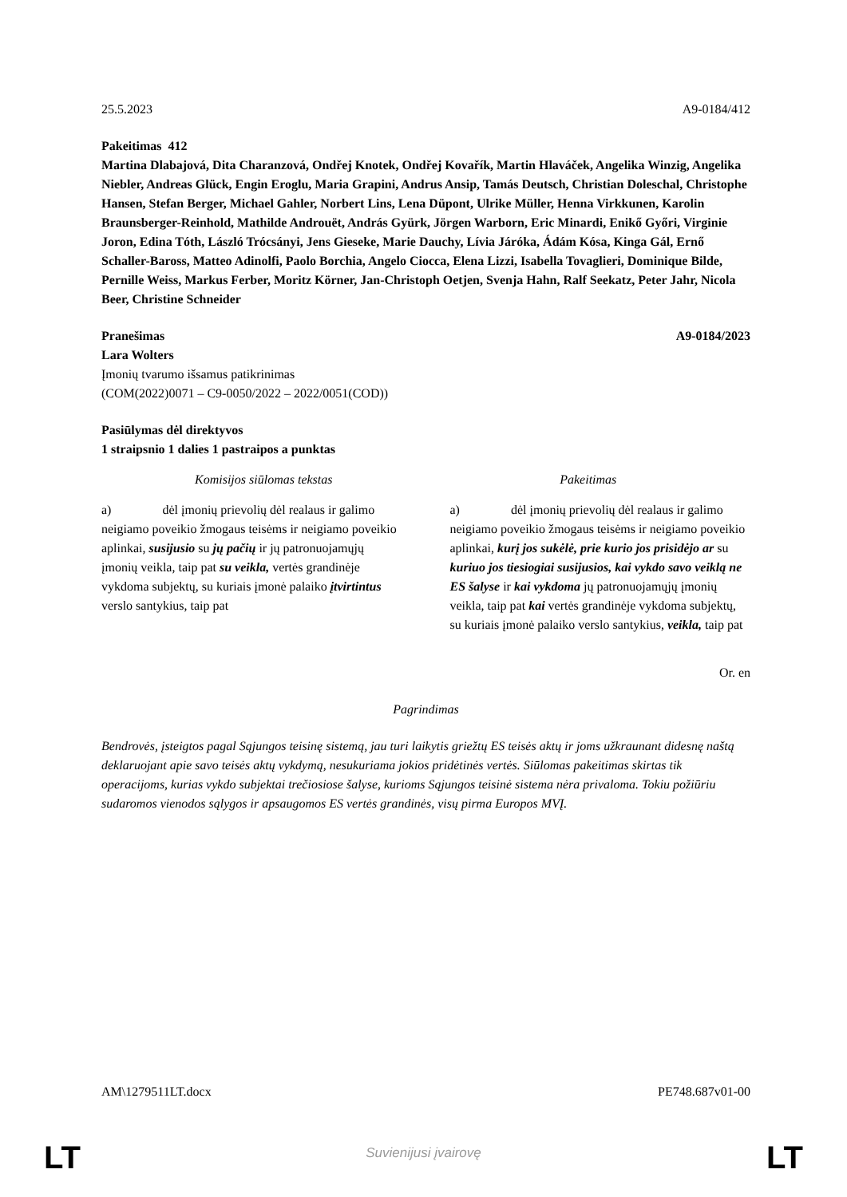25.5.2023 A9-0184/412
Pakeitimas 412
Martina Dlabajová, Dita Charanzová, Ondřej Knotek, Ondřej Kovařík, Martin Hlaváček, Angelika Winzig, Angelika Niebler, Andreas Glück, Engin Eroglu, Maria Grapini, Andrus Ansip, Tamás Deutsch, Christian Doleschal, Christophe Hansen, Stefan Berger, Michael Gahler, Norbert Lins, Lena Düpont, Ulrike Müller, Henna Virkkunen, Karolin Braunsberger-Reinhold, Mathilde Androuët, András Gyürk, Jörgen Warborn, Eric Minardi, Enikő Győri, Virginie Joron, Edina Tóth, László Trócsányi, Jens Gieseke, Marie Dauchy, Lívia Járóka, Ádám Kósa, Kinga Gál, Ernő Schaller-Baross, Matteo Adinolfi, Paolo Borchia, Angelo Ciocca, Elena Lizzi, Isabella Tovaglieri, Dominique Bilde, Pernille Weiss, Markus Ferber, Moritz Körner, Jan-Christoph Oetjen, Svenja Hahn, Ralf Seekatz, Peter Jahr, Nicola Beer, Christine Schneider
Pranešimas A9-0184/2023
Lara Wolters
Įmonių tvarumo išsamus patikrinimas
(COM(2022)0071 – C9-0050/2022 – 2022/0051(COD))
Pasiūlymas dėl direktyvos
1 straipsnio 1 dalies 1 pastraipos a punktas
| Komisijos siūlomas tekstas | Pakeitimas |
| --- | --- |
| a) dėl įmonių prievolių dėl realaus ir galimo neigiamo poveikio žmogaus teisėms ir neigiamo poveikio aplinkai, susijusio su jų pačių ir jų patronuojamųjų įmonių veikla, taip pat su veikla, vertės grandinėje vykdoma subjektų, su kuriais įmonė palaiko įtvirtintus verslo santykius, taip pat | a) dėl įmonių prievolių dėl realaus ir galimo neigiamo poveikio žmogaus teisėms ir neigiamo poveikio aplinkai, kurį jos sukėlė, prie kurio jos prisidėjo ar su kuriuo jos tiesiogiai susijusios, kai vykdo savo veiklą ne ES šalyse ir kai vykdoma jų patronuojamųjų įmonių veikla, taip pat kai vertės grandinėje vykdoma subjektų, su kuriais įmonė palaiko verslo santykius, veikla, taip pat |
Or. en
Pagrindimas
Bendrovės, įsteigtos pagal Sąjungos teisinę sistemą, jau turi laikytis griežtų ES teisės aktų ir joms užkraunant didesnę naštą deklaruojant apie savo teisės aktų vykdymą, nesukuriama jokios pridėtinės vertės. Siūlomas pakeitimas skirtas tik operacijoms, kurias vykdo subjektai trečiosiose šalyse, kurioms Sąjungos teisinė sistema nėra privaloma. Tokiu požiūriu sudaromos vienodos sąlygos ir apsaugomos ES vertės grandinės, visų pirma Europos MVĮ.
AM\1279511LT.docx PE748.687v01-00
LT
Suvienijusi įvairovę LT